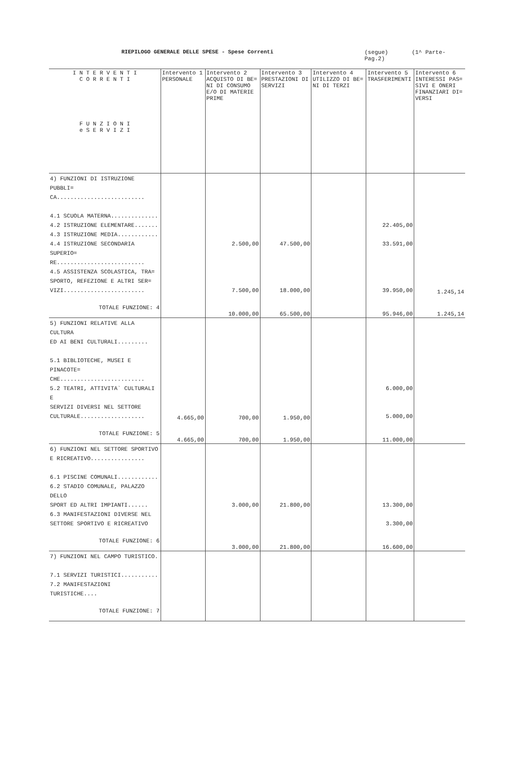RIEPILOGO GENERALE DELLE SPESE - Spese Correnti (segue) (1^ Parte-Pag.2)
| I N T E R V E N T I C O R R E N T I F U N Z I O N I e S E R V I Z I | Intervento 1 PERSONALE | Intervento 2 ACQUISTO DI BE= NI DI CONSUMO E/O DI MATERIE PRIME | Intervento 3 PRESTAZIONI DI SERVIZI | Intervento 4 UTILIZZO DI BE= NI DI TERZI | Intervento 5 TRASFERIMENTI | Intervento 6 INTERESSI PAS= SIVI E ONERI FINANZIARI DI= VERSI |
| --- | --- | --- | --- | --- | --- | --- |
| 4) FUNZIONI DI ISTRUZIONE PUBBLI= CA.......................... 4.1 SCUOLA MATERNA.............. 4.2 ISTRUZIONE ELEMENTARE....... 4.3 ISTRUZIONE MEDIA............ 4.4 ISTRUZIONE SECONDARIA SUPERIO= RE.......................... 4.5 ASSISTENZA SCOLASTICA, TRA= SPORTO, REFEZIONE E ALTRI SER= VIZI........................ | | 2.500,00 7.500,00 | 47.500,00 18.000,00 | | 22.405,00 33.591,00 39.950,00 | 1.245,14 |
| TOTALE FUNZIONE: 4 | | 10.000,00 | 65.500,00 | | 95.946,00 | 1.245,14 |
| 5) FUNZIONI RELATIVE ALLA CULTURA ED AI BENI CULTURALI......... 5.1 BIBLIOTECHE, MUSEI E PINACOTE= CHE......................... 5.2 TEATRI, ATTIVITA` CULTURALI E SERVIZI DIVERSI NEL SETTORE CULTURALE................... | 4.665,00 | 700,00 | 1.950,00 | | 6.000,00 5.000,00 | |
| TOTALE FUNZIONE: 5 | 4.665,00 | 700,00 | 1.950,00 | | 11.000,00 | |
| 6) FUNZIONI NEL SETTORE SPORTIVO E RICREATIVO................ 6.1 PISCINE COMUNALI............ 6.2 STADIO COMUNALE, PALAZZO DELLO SPORT ED ALTRI IMPIANTI...... 6.3 MANIFESTAZIONI DIVERSE NEL SETTORE SPORTIVO E RICREATIVO | | 3.000,00 | 21.800,00 | | 13.300,00 3.300,00 | |
| TOTALE FUNZIONE: 6 | | 3.000,00 | 21.800,00 | | 16.600,00 | |
| 7) FUNZIONI NEL CAMPO TURISTICO. 7.1 SERVIZI TURISTICI........... 7.2 MANIFESTAZIONI TURISTICHE.... | | | | | | |
| TOTALE FUNZIONE: 7 | | | | | | |